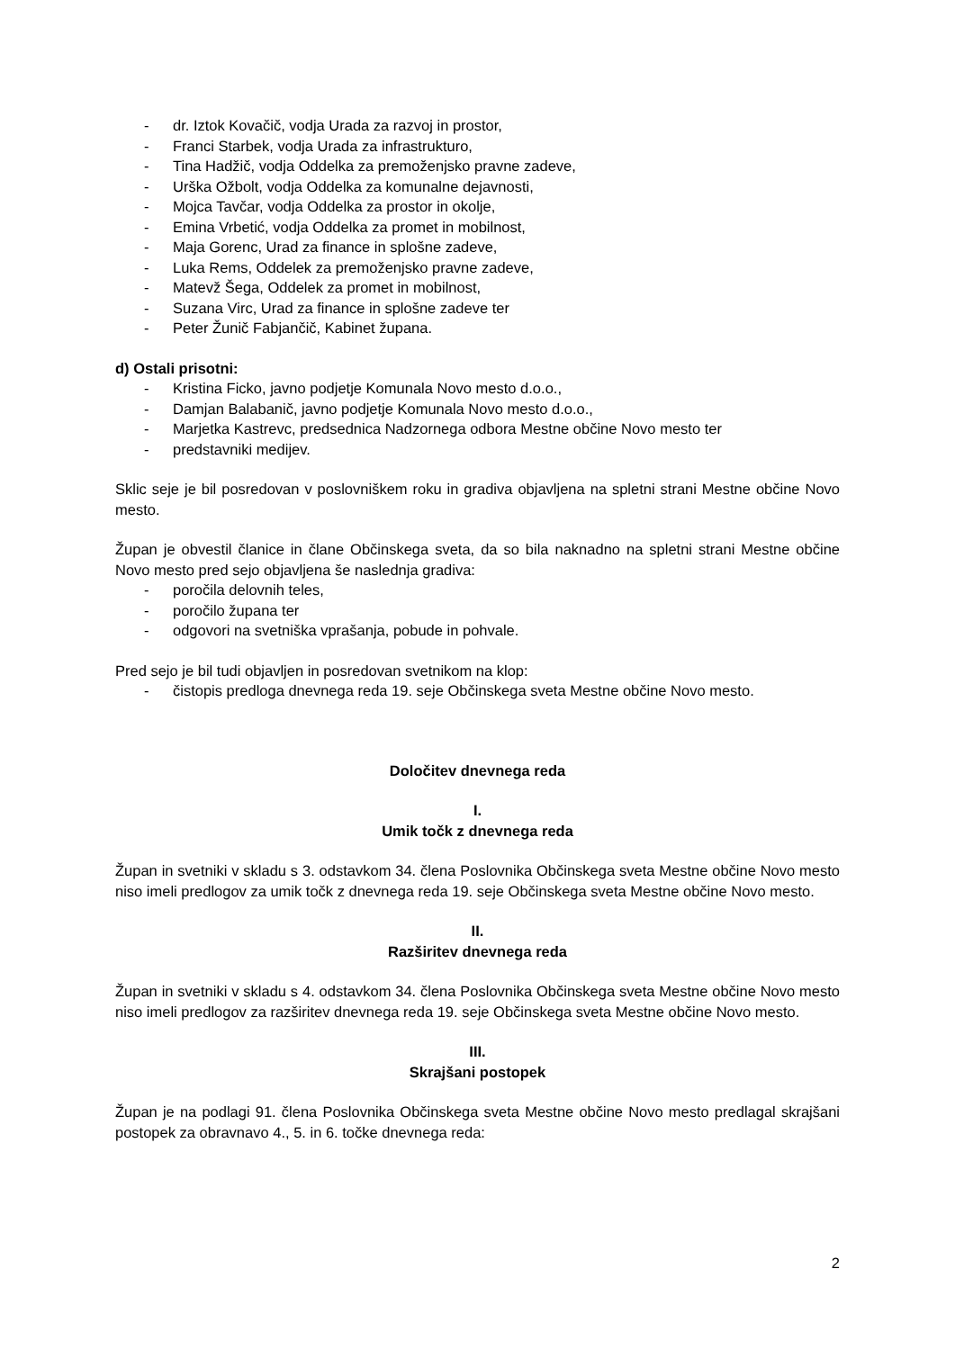- dr. Iztok Kovačič, vodja Urada za razvoj in prostor,
- Franci Starbek, vodja Urada za infrastrukturo,
- Tina Hadžič, vodja Oddelka za premoženjsko pravne zadeve,
- Urška Ožbolt, vodja Oddelka za komunalne dejavnosti,
- Mojca Tavčar, vodja Oddelka za prostor in okolje,
- Emina Vrbetić, vodja Oddelka za promet in mobilnost,
- Maja Gorenc, Urad za finance in splošne zadeve,
- Luka Rems, Oddelek za premoženjsko pravne zadeve,
- Matevž Šega, Oddelek za promet in mobilnost,
- Suzana Virc, Urad za finance in splošne zadeve ter
- Peter Žunič Fabjančič, Kabinet župana.
d) Ostali prisotni:
- Kristina Ficko, javno podjetje Komunala Novo mesto d.o.o.,
- Damjan Balabanič, javno podjetje Komunala Novo mesto d.o.o.,
- Marjetka Kastrevc, predsednica Nadzornega odbora Mestne občine Novo mesto ter
- predstavniki medijev.
Sklic seje je bil posredovan v poslovniškem roku in gradiva objavljena na spletni strani Mestne občine Novo mesto.
Župan je obvestil članice in člane Občinskega sveta, da so bila naknadno na spletni strani Mestne občine Novo mesto pred sejo objavljena še naslednja gradiva:
- poročila delovnih teles,
- poročilo župana ter
- odgovori na svetniška vprašanja, pobude in pohvale.
Pred sejo je bil tudi objavljen in posredovan svetnikom na klop:
- čistopis predloga dnevnega reda 19. seje Občinskega sveta Mestne občine Novo mesto.
Določitev dnevnega reda
I.
Umik točk z dnevnega reda
Župan in svetniki v skladu s 3. odstavkom 34. člena Poslovnika Občinskega sveta Mestne občine Novo mesto niso imeli predlogov za umik točk z dnevnega reda 19. seje Občinskega sveta Mestne občine Novo mesto.
II.
Razširitev dnevnega reda
Župan in svetniki v skladu s 4. odstavkom 34. člena Poslovnika Občinskega sveta Mestne občine Novo mesto niso imeli predlogov za razširitev dnevnega reda 19. seje Občinskega sveta Mestne občine Novo mesto.
III.
Skrajšani postopek
Župan je na podlagi 91. člena Poslovnika Občinskega sveta Mestne občine Novo mesto predlagal skrajšani postopek za obravnavo 4., 5. in 6. točke dnevnega reda:
2